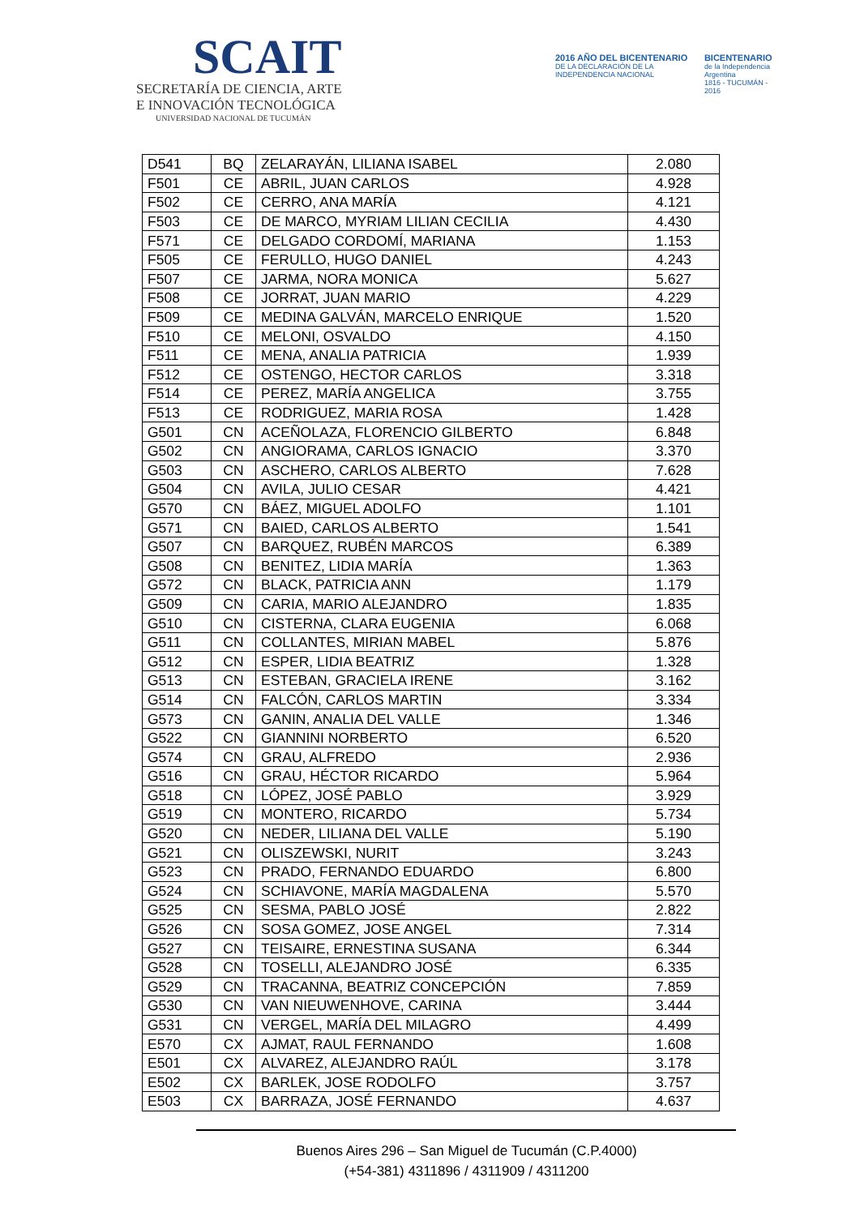SCAIT
SECRETARÍA DE CIENCIA, ARTE
E INNOVACIÓN TECNOLÓGICA
UNIVERSIDAD NACIONAL DE TUCUMÁN
2016 AÑO DEL BICENTENARIO
DE LA DECLARACIÓN DE LA INDEPENDENCIA NACIONAL
BICENTENARIO
de la Independencia Argentina
1816 - TUCUMÁN - 2016
| D541 | BQ | ZELARAYÁN, LILIANA ISABEL | 2.080 |
| F501 | CE | ABRIL, JUAN CARLOS | 4.928 |
| F502 | CE | CERRO, ANA MARÍA | 4.121 |
| F503 | CE | DE MARCO, MYRIAM LILIAN CECILIA | 4.430 |
| F571 | CE | DELGADO CORDOMÍ, MARIANA | 1.153 |
| F505 | CE | FERULLO, HUGO DANIEL | 4.243 |
| F507 | CE | JARMA, NORA MONICA | 5.627 |
| F508 | CE | JORRAT, JUAN MARIO | 4.229 |
| F509 | CE | MEDINA GALVÁN, MARCELO ENRIQUE | 1.520 |
| F510 | CE | MELONI, OSVALDO | 4.150 |
| F511 | CE | MENA, ANALIA PATRICIA | 1.939 |
| F512 | CE | OSTENGO, HECTOR CARLOS | 3.318 |
| F514 | CE | PEREZ, MARÍA ANGELICA | 3.755 |
| F513 | CE | RODRIGUEZ, MARIA ROSA | 1.428 |
| G501 | CN | ACEÑOLAZA, FLORENCIO GILBERTO | 6.848 |
| G502 | CN | ANGIORAMA, CARLOS IGNACIO | 3.370 |
| G503 | CN | ASCHERO, CARLOS ALBERTO | 7.628 |
| G504 | CN | AVILA, JULIO CESAR | 4.421 |
| G570 | CN | BÁEZ, MIGUEL ADOLFO | 1.101 |
| G571 | CN | BAIED, CARLOS ALBERTO | 1.541 |
| G507 | CN | BARQUEZ, RUBÉN MARCOS | 6.389 |
| G508 | CN | BENITEZ, LIDIA MARÍA | 1.363 |
| G572 | CN | BLACK, PATRICIA ANN | 1.179 |
| G509 | CN | CARIA, MARIO ALEJANDRO | 1.835 |
| G510 | CN | CISTERNA, CLARA EUGENIA | 6.068 |
| G511 | CN | COLLANTES, MIRIAN MABEL | 5.876 |
| G512 | CN | ESPER, LIDIA BEATRIZ | 1.328 |
| G513 | CN | ESTEBAN, GRACIELA IRENE | 3.162 |
| G514 | CN | FALCÓN, CARLOS MARTIN | 3.334 |
| G573 | CN | GANIN, ANALIA DEL VALLE | 1.346 |
| G522 | CN | GIANNINI NORBERTO | 6.520 |
| G574 | CN | GRAU, ALFREDO | 2.936 |
| G516 | CN | GRAU, HÉCTOR RICARDO | 5.964 |
| G518 | CN | LÓPEZ, JOSÉ PABLO | 3.929 |
| G519 | CN | MONTERO, RICARDO | 5.734 |
| G520 | CN | NEDER, LILIANA DEL VALLE | 5.190 |
| G521 | CN | OLISZEWSKI, NURIT | 3.243 |
| G523 | CN | PRADO, FERNANDO EDUARDO | 6.800 |
| G524 | CN | SCHIAVONE, MARÍA MAGDALENA | 5.570 |
| G525 | CN | SESMA, PABLO JOSÉ | 2.822 |
| G526 | CN | SOSA GOMEZ, JOSE ANGEL | 7.314 |
| G527 | CN | TEISAIRE, ERNESTINA SUSANA | 6.344 |
| G528 | CN | TOSELLI, ALEJANDRO JOSÉ | 6.335 |
| G529 | CN | TRACANNA, BEATRIZ CONCEPCIÓN | 7.859 |
| G530 | CN | VAN NIEUWENHOVE, CARINA | 3.444 |
| G531 | CN | VERGEL, MARÍA DEL MILAGRO | 4.499 |
| E570 | CX | AJMAT, RAUL FERNANDO | 1.608 |
| E501 | CX | ALVAREZ, ALEJANDRO RAÚL | 3.178 |
| E502 | CX | BARLEK, JOSE RODOLFO | 3.757 |
| E503 | CX | BARRAZA, JOSÉ FERNANDO | 4.637 |
Buenos Aires 296 – San Miguel de Tucumán (C.P.4000)
(+54-381) 4311896 / 4311909 / 4311200